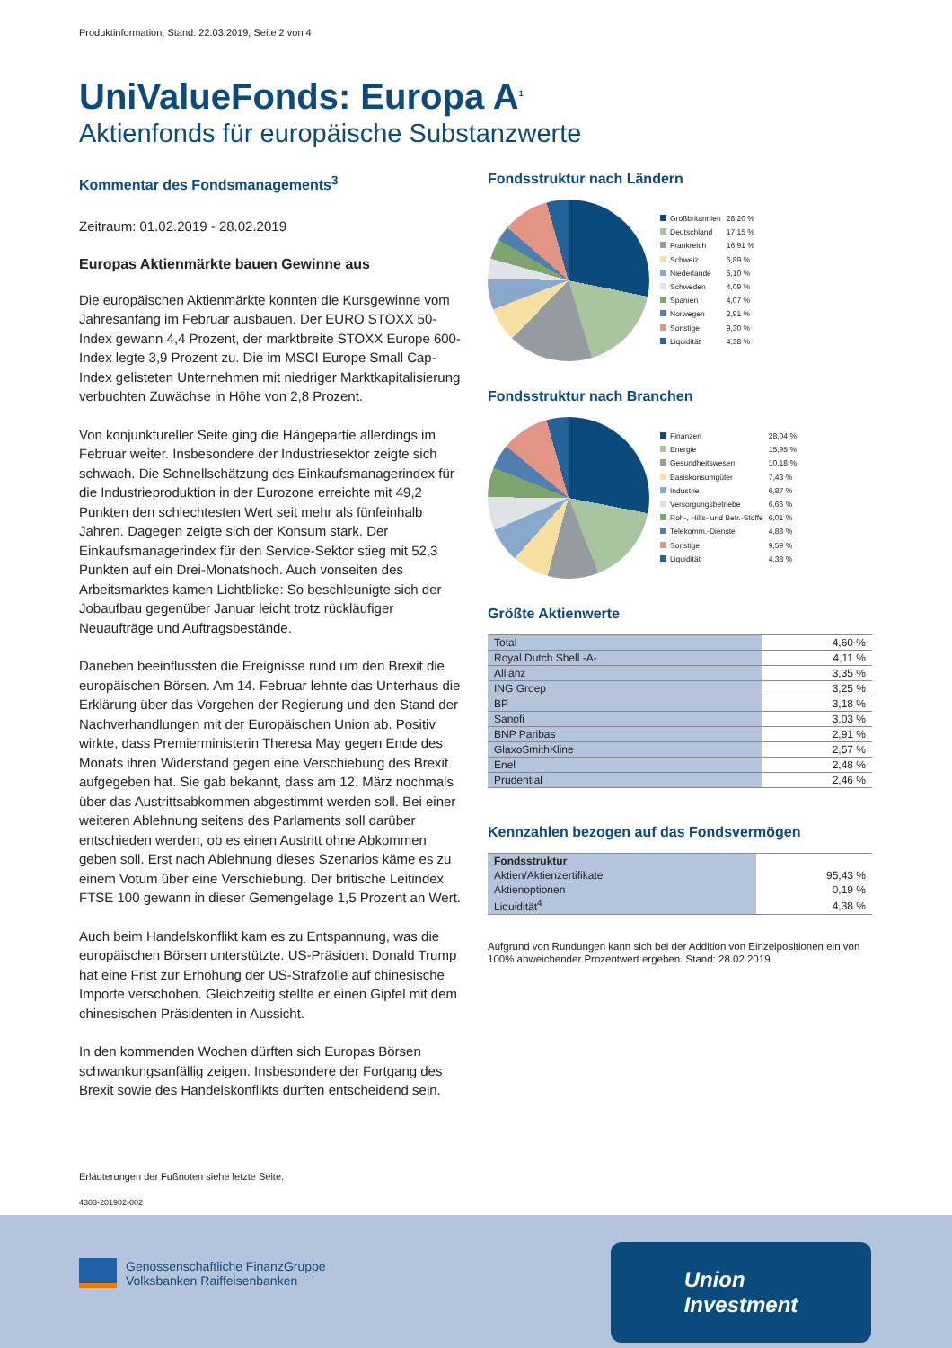Produktinformation, Stand: 22.03.2019, Seite 2 von 4
UniValueFonds: Europa A<sup>1</sup>
Aktienfonds für europäische Substanzwerte
Kommentar des Fondsmanagements<sup>3</sup>
Zeitraum: 01.02.2019 - 28.02.2019
Europas Aktienmärkte bauen Gewinne aus
Die europäischen Aktienmärkte konnten die Kursgewinne vom Jahresanfang im Februar ausbauen. Der EURO STOXX 50-Index gewann 4,4 Prozent, der marktbreite STOXX Europe 600-Index legte 3,9 Prozent zu. Die im MSCI Europe Small Cap-Index gelisteten Unternehmen mit niedriger Marktkapitalisierung verbuchten Zuwächse in Höhe von 2,8 Prozent.
Von konjunktureller Seite ging die Hängepartie allerdings im Februar weiter. Insbesondere der Industriesektor zeigte sich schwach. Die Schnellschätzung des Einkaufsmanagerindex für die Industrieproduktion in der Eurozone erreichte mit 49,2 Punkten den schlechtesten Wert seit mehr als fünfeinhalb Jahren. Dagegen zeigte sich der Konsum stark. Der Einkaufsmanagerindex für den Service-Sektor stieg mit 52,3 Punkten auf ein Drei-Monatshoch. Auch vonseiten des Arbeitsmarktes kamen Lichtblicke: So beschleunigte sich der Jobaufbau gegenüber Januar leicht trotz rückläufiger Neuaufträge und Auftragsbestände.
Daneben beeinflussten die Ereignisse rund um den Brexit die europäischen Börsen. Am 14. Februar lehnte das Unterhaus die Erklärung über das Vorgehen der Regierung und den Stand der Nachverhandlungen mit der Europäischen Union ab. Positiv wirkte, dass Premierministerin Theresa May gegen Ende des Monats ihren Widerstand gegen eine Verschiebung des Brexit aufgegeben hat. Sie gab bekannt, dass am 12. März nochmals über das Austrittsabkommen abgestimmt werden soll. Bei einer weiteren Ablehnung seitens des Parlaments soll darüber entschieden werden, ob es einen Austritt ohne Abkommen geben soll. Erst nach Ablehnung dieses Szenarios käme es zu einem Votum über eine Verschiebung. Der britische Leitindex FTSE 100 gewann in dieser Gemengelage 1,5 Prozent an Wert.
Auch beim Handelskonflikt kam es zu Entspannung, was die europäischen Börsen unterstützte. US-Präsident Donald Trump hat eine Frist zur Erhöhung der US-Strafzölle auf chinesische Importe verschoben. Gleichzeitig stellte er einen Gipfel mit dem chinesischen Präsidenten in Aussicht.
In den kommenden Wochen dürften sich Europas Börsen schwankungsanfällig zeigen. Insbesondere der Fortgang des Brexit sowie des Handelskonflikts dürften entscheidend sein.
Fondsstruktur nach Ländern
| Großbritannien | 28,20 % |
| Deutschland | 17,15 % |
| Frankreich | 16,91 % |
| Schweiz | 6,89 % |
| Niederlande | 6,10 % |
| Schweden | 4,09 % |
| Spanien | 4,07 % |
| Norwegen | 2,91 % |
| Sonstige | 9,30 % |
| Liquidität | 4,38 % |
Fondsstruktur nach Branchen
| Finanzen | 28,04 % |
| Energie | 15,95 % |
| Gesundheitswesen | 10,18 % |
| Basiskonsumgüter | 7,43 % |
| Industrie | 6,87 % |
| Versorgungsbetriebe | 6,66 % |
| Roh-, Hilfs- und Betr.-Stoffe | 6,01 % |
| Telekomm.-Dienste | 4,88 % |
| Sonstige | 9,59 % |
| Liquidität | 4,38 % |
Größte Aktienwerte
| Total | 4,60 % |
| Royal Dutch Shell -A- | 4,11 % |
| Allianz | 3,35 % |
| ING Groep | 3,25 % |
| BP | 3,18 % |
| Sanofi | 3,03 % |
| BNP Paribas | 2,91 % |
| GlaxoSmithKline | 2,57 % |
| Enel | 2,48 % |
| Prudential | 2,46 % |
Kennzahlen bezogen auf das Fondsvermögen
| Fondsstruktur | |
| Aktien/Aktienzertifikate | 95,43 % |
| Aktienoptionen | 0,19 % |
| Liquidität<sup>4</sup> | 4,38 % |
Aufgrund von Rundungen kann sich bei der Addition von Einzelpositionen ein von 100% abweichender Prozentwert ergeben. Stand: 28.02.2019
Erläuterungen der Fußnoten siehe letzte Seite.
4303-201902-002
Genossenschaftliche FinanzGruppe
Volksbanken Raiffeisenbanken
Union
Investment